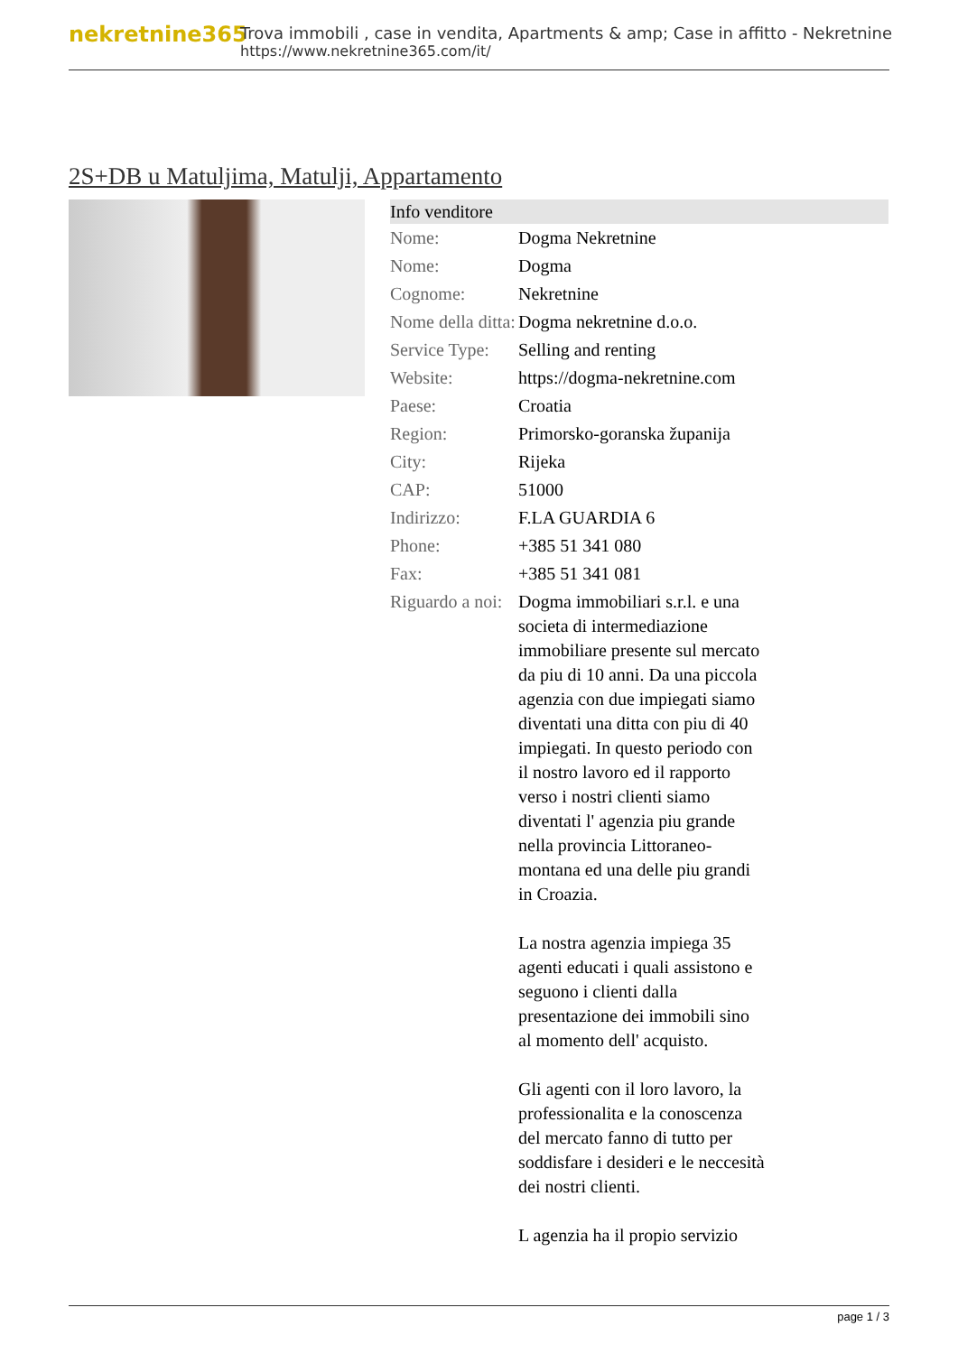nekretnine365
Trova immobili , case in vendita, Apartments & amp; Case in affitto - Nekretnine
https://www.nekretnine365.com/it/
2S+DB u Matuljima, Matulji, Appartamento
| Info venditore | |
| --- | --- |
| Nome: | Dogma Nekretnine |
| Nome: | Dogma |
| Cognome: | Nekretnine |
| Nome della ditta: | Dogma nekretnine d.o.o. |
| Service Type: | Selling and renting |
| Website: | https://dogma-nekretnine.com |
| Paese: | Croatia |
| Region: | Primorsko-goranska županija |
| City: | Rijeka |
| CAP: | 51000 |
| Indirizzo: | F.LA GUARDIA 6 |
| Phone: | +385 51 341 080 |
| Fax: | +385 51 341 081 |
| Riguardo a noi: | Dogma immobiliari s.r.l. e una societa di intermediazione immobiliare presente sul mercato da piu di 10 anni. Da una piccola agenzia con due impiegati siamo diventati una ditta con piu di 40 impiegati. In questo periodo con il nostro lavoro ed il rapporto verso i nostri clienti siamo diventati l' agenzia piu grande nella provincia Littoraneo-montana ed una delle piu grandi in Croazia. La nostra agenzia impiega 35 agenti educati i quali assistono e seguono i clienti dalla presentazione dei immobili sino al momento dell' acquisto. Gli agenti con il loro lavoro, la professionalita e la conoscenza del mercato fanno di tutto per soddisfare i desideri e le neccesità dei nostri clienti. L agenzia ha il propio servizio |
page 1 / 3